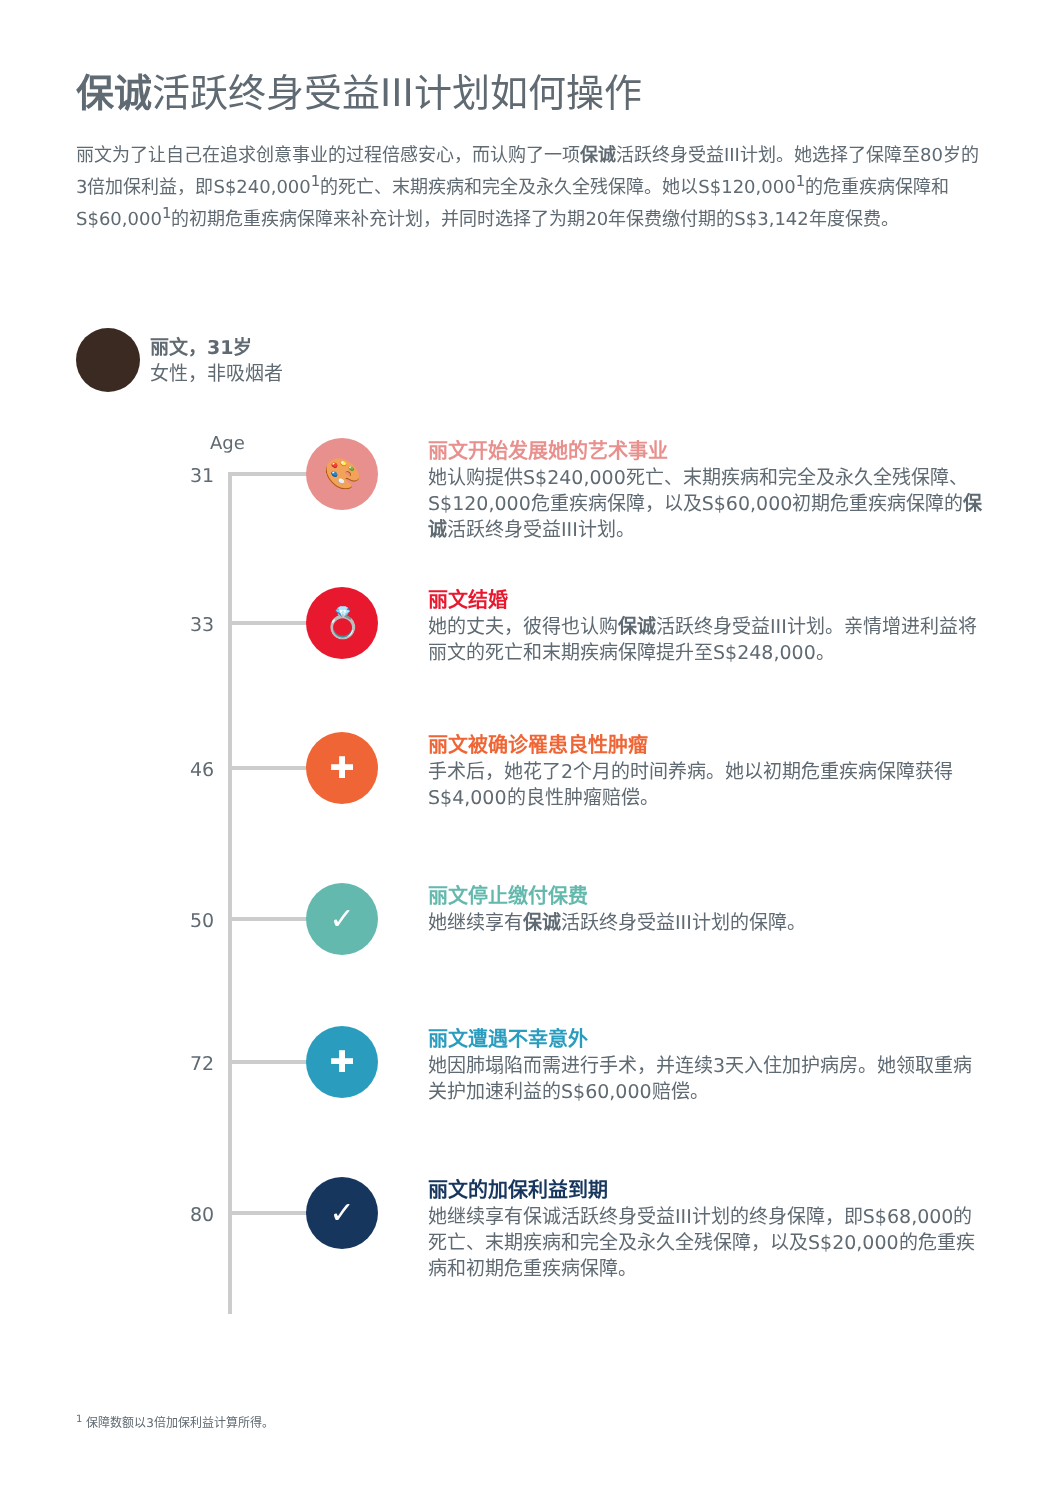保诚活跃终身受益III计划如何操作
丽文为了让自己在追求创意事业的过程倍感安心，而认购了一项保诚活跃终身受益III计划。她选择了保障至80岁的3倍加保利益，即S$240,000<sup>1</sup>的死亡、末期疾病和完全及永久全残保障。她以S$120,000<sup>1</sup>的危重疾病保障和S$60,000<sup>1</sup>的初期危重疾病保障来补充计划，并同时选择了为期20年保费缴付期的S$3,142年度保费。
丽文，31岁
女性，非吸烟者
Age
31
🎨
丽文开始发展她的艺术事业
她认购提供S$240,000死亡、末期疾病和完全及永久全残保障、S$120,000危重疾病保障，以及S$60,000初期危重疾病保障的保诚活跃终身受益III计划。
33
💍
丽文结婚
她的丈夫，彼得也认购保诚活跃终身受益III计划。亲情增进利益将丽文的死亡和末期疾病保障提升至S$248,000。
46
✚
丽文被确诊罹患良性肿瘤
手术后，她花了2个月的时间养病。她以初期危重疾病保障获得S$4,000的良性肿瘤赔偿。
50
✓ 丽文停止缴付保费
她继续享有保诚活跃终身受益III计划的保障。
72
✚
丽文遭遇不幸意外
她因肺塌陷而需进行手术，并连续3天入住加护病房。她领取重病关护加速利益的S$60,000赔偿。
80
✓
丽文的加保利益到期
她继续享有保诚活跃终身受益III计划的终身保障，即S$68,000的死亡、末期疾病和完全及永久全残保障，以及S$20,000的危重疾病和初期危重疾病保障。
<sup>1</sup> 保障数额以3倍加保利益计算所得。